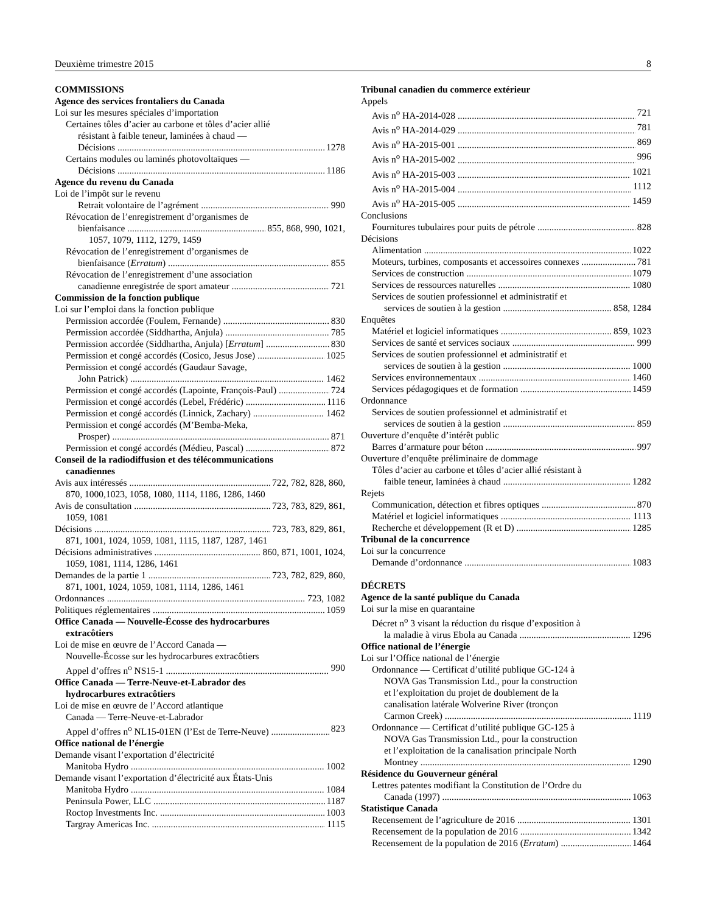Deuxième trimestre 2015 8
COMMISSIONS
Agence des services frontaliers du Canada
Loi sur les mesures spéciales d’importation
Certaines tôles d’acier au carbone et tôles d’acier allié
résistant à faible teneur, laminées à chaud —
Décisions 1278
Certains modules ou laminés photovoltaïques —
Décisions 1186
Agence du revenu du Canada
Loi de l’impôt sur le revenu
Retrait volontaire de l’agrément 990
Révocation de l’enregistrement d’organismes de
bienfaisance 855, 868, 990, 1021,
1057, 1079, 1112, 1279, 1459
Révocation de l’enregistrement d’organismes de
bienfaisance (Erratum) 855
Révocation de l’enregistrement d’une association
canadienne enregistrée de sport amateur 721
Commission de la fonction publique
Loi sur l’emploi dans la fonction publique
Permission accordée (Foulem, Fernande) 830
Permission accordée (Siddhartha, Anjula) 785
Permission accordée (Siddhartha, Anjula) [Erratum] 830
Permission et congé accordés (Cosico, Jesus Jose) 1025
Permission et congé accordés (Gaudaur Savage,
John Patrick) 1462
Permission et congé accordés (Lapointe, François-Paul) 724
Permission et congé accordés (Lebel, Frédéric) 1116
Permission et congé accordés (Linnick, Zachary) 1462
Permission et congé accordés (M’Bemba-Meka,
Prosper) 871
Permission et congé accordés (Médieu, Pascal) 872
Conseil de la radiodiffusion et des télécommunications
canadiennes
Avis aux intéressés 722, 782, 828, 860,
870, 1000,1023, 1058, 1080, 1114, 1186, 1286, 1460
Avis de consultation 723, 783, 829, 861,
1059, 1081
Décisions 723, 783, 829, 861,
871, 1001, 1024, 1059, 1081, 1115, 1187, 1287, 1461
Décisions administratives 860, 871, 1001, 1024,
1059, 1081, 1114, 1286, 1461
Demandes de la partie 1 723, 782, 829, 860,
871, 1001, 1024, 1059, 1081, 1114, 1286, 1461
Ordonnances 723, 1082
Politiques réglementaires 1059
Office Canada — Nouvelle-Écosse des hydrocarbures
extracôtiers
Loi de mise en œuvre de l’Accord Canada —
Nouvelle-Écosse sur les hydrocarbures extracôtiers
Appel d’offres n<sup>o</sup> NS15-1 990
Office Canada — Terre-Neuve-et-Labrador des
hydrocarbures extracôtiers
Loi de mise en œuvre de l’Accord atlantique
Canada — Terre-Neuve-et-Labrador
Appel d’offres n<sup>o</sup> NL15-01EN (l’Est de Terre-Neuve) 823
Office national de l’énergie
Demande visant l’exportation d’électricité
Manitoba Hydro 1002
Demande visant l’exportation d’électricité aux États-Unis
Manitoba Hydro 1084
Peninsula Power, LLC 1187
Roctop Investments Inc. 1003
Targray Americas Inc. 1115
Tribunal canadien du commerce extérieur
Appels
Avis n<sup>o</sup> HA-2014-028 721
Avis n<sup>o</sup> HA-2014-029 781
Avis n<sup>o</sup> HA-2015-001 869
Avis n<sup>o</sup> HA-2015-002 996
Avis n<sup>o</sup> HA-2015-003 1021
Avis n<sup>o</sup> HA-2015-004 1112
Avis n<sup>o</sup> HA-2015-005 1459
Conclusions
Fournitures tubulaires pour puits de pétrole 828
Décisions
Alimentation 1022
Moteurs, turbines, composants et accessoires connexes 781
Services de construction 1079
Services de ressources naturelles 1080
Services de soutien professionnel et administratif et
services de soutien à la gestion 858, 1284
Enquêtes
Matériel et logiciel informatiques 859, 1023
Services de santé et services sociaux 999
Services de soutien professionnel et administratif et
services de soutien à la gestion 1000
Services environnementaux 1460
Services pédagogiques et de formation 1459
Ordonnance
Services de soutien professionnel et administratif et
services de soutien à la gestion 859
Ouverture d’enquête d’intérêt public
Barres d’armature pour béton 997
Ouverture d’enquête préliminaire de dommage
Tôles d’acier au carbone et tôles d’acier allié résistant à
faible teneur, laminées à chaud 1282
Rejets
Communication, détection et fibres optiques 870
Matériel et logiciel informatiques 1113
Recherche et développement (R et D) 1285
Tribunal de la concurrence
Loi sur la concurrence
Demande d’ordonnance 1083
DÉCRETS
Agence de la santé publique du Canada
Loi sur la mise en quarantaine
Décret n<sup>o</sup> 3 visant la réduction du risque d’exposition à
la maladie à virus Ebola au Canada 1296
Office national de l’énergie
Loi sur l’Office national de l’énergie
Ordonnance — Certificat d’utilité publique GC-124 à
NOVA Gas Transmission Ltd., pour la construction
et l’exploitation du projet de doublement de la
canalisation latérale Wolverine River (tronçon
Carmon Creek) 1119
Ordonnance — Certificat d’utilité publique GC-125 à
NOVA Gas Transmission Ltd., pour la construction
et l’exploitation de la canalisation principale North
Montney 1290
Résidence du Gouverneur général
Lettres patentes modifiant la Constitution de l’Ordre du
Canada (1997) 1063
Statistique Canada
Recensement de l’agriculture de 2016 1301
Recensement de la population de 2016 1342
Recensement de la population de 2016 (Erratum) 1464